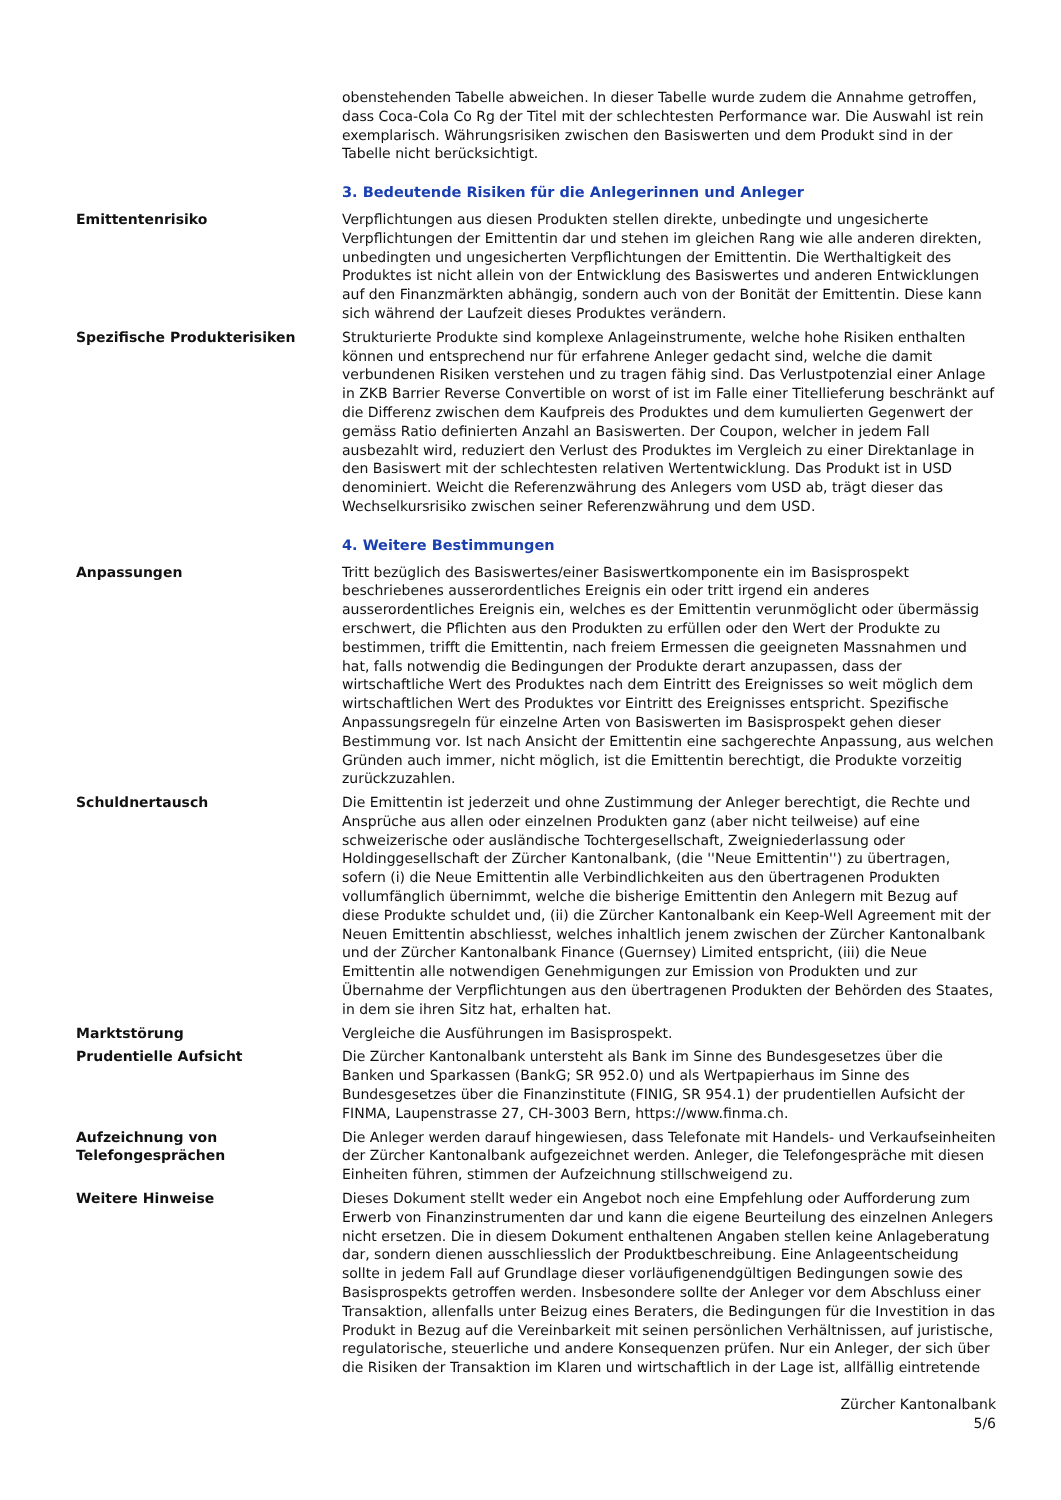obenstehenden Tabelle abweichen. In dieser Tabelle wurde zudem die Annahme getroffen, dass Coca-Cola Co Rg der Titel mit der schlechtesten Performance war. Die Auswahl ist rein exemplarisch. Währungsrisiken zwischen den Basiswerten und dem Produkt sind in der Tabelle nicht berücksichtigt.
3. Bedeutende Risiken für die Anlegerinnen und Anleger
Emittentenrisiko Verpflichtungen aus diesen Produkten stellen direkte, unbedingte und ungesicherte Verpflichtungen der Emittentin dar und stehen im gleichen Rang wie alle anderen direkten, unbedingten und ungesicherten Verpflichtungen der Emittentin. Die Werthaltigkeit des Produktes ist nicht allein von der Entwicklung des Basiswertes und anderen Entwicklungen auf den Finanzmärkten abhängig, sondern auch von der Bonität der Emittentin. Diese kann sich während der Laufzeit dieses Produktes verändern.
Spezifische Produkterisiken Strukturierte Produkte sind komplexe Anlageinstrumente, welche hohe Risiken enthalten können und entsprechend nur für erfahrene Anleger gedacht sind, welche die damit verbundenen Risiken verstehen und zu tragen fähig sind. Das Verlustpotenzial einer Anlage in ZKB Barrier Reverse Convertible on worst of ist im Falle einer Titellieferung beschränkt auf die Differenz zwischen dem Kaufpreis des Produktes und dem kumulierten Gegenwert der gemäss Ratio definierten Anzahl an Basiswerten. Der Coupon, welcher in jedem Fall ausbezahlt wird, reduziert den Verlust des Produktes im Vergleich zu einer Direktanlage in den Basiswert mit der schlechtesten relativen Wertentwicklung. Das Produkt ist in USD denominiert. Weicht die Referenzwährung des Anlegers vom USD ab, trägt dieser das Wechselkursrisiko zwischen seiner Referenzwährung und dem USD.
4. Weitere Bestimmungen
Anpassungen Tritt bezüglich des Basiswertes/einer Basiswertkomponente ein im Basisprospekt beschriebenes ausserordentliches Ereignis ein oder tritt irgend ein anderes ausserordentliches Ereignis ein, welches es der Emittentin verunmöglicht oder übermässig erschwert, die Pflichten aus den Produkten zu erfüllen oder den Wert der Produkte zu bestimmen, trifft die Emittentin, nach freiem Ermessen die geeigneten Massnahmen und hat, falls notwendig die Bedingungen der Produkte derart anzupassen, dass der wirtschaftliche Wert des Produktes nach dem Eintritt des Ereignisses so weit möglich dem wirtschaftlichen Wert des Produktes vor Eintritt des Ereignisses entspricht. Spezifische Anpassungsregeln für einzelne Arten von Basiswerten im Basisprospekt gehen dieser Bestimmung vor. Ist nach Ansicht der Emittentin eine sachgerechte Anpassung, aus welchen Gründen auch immer, nicht möglich, ist die Emittentin berechtigt, die Produkte vorzeitig zurückzuzahlen.
Schuldnertausch Die Emittentin ist jederzeit und ohne Zustimmung der Anleger berechtigt, die Rechte und Ansprüche aus allen oder einzelnen Produkten ganz (aber nicht teilweise) auf eine schweizerische oder ausländische Tochtergesellschaft, Zweigniederlassung oder Holdinggesellschaft der Zürcher Kantonalbank, (die ''Neue Emittentin'') zu übertragen, sofern (i) die Neue Emittentin alle Verbindlichkeiten aus den übertragenen Produkten vollumfänglich übernimmt, welche die bisherige Emittentin den Anlegern mit Bezug auf diese Produkte schuldet und, (ii) die Zürcher Kantonalbank ein Keep-Well Agreement mit der Neuen Emittentin abschliesst, welches inhaltlich jenem zwischen der Zürcher Kantonalbank und der Zürcher Kantonalbank Finance (Guernsey) Limited entspricht, (iii) die Neue Emittentin alle notwendigen Genehmigungen zur Emission von Produkten und zur Übernahme der Verpflichtungen aus den übertragenen Produkten der Behörden des Staates, in dem sie ihren Sitz hat, erhalten hat.
Marktstörung Vergleiche die Ausführungen im Basisprospekt.
Prudentielle Aufsicht Die Zürcher Kantonalbank untersteht als Bank im Sinne des Bundesgesetzes über die Banken und Sparkassen (BankG; SR 952.0) und als Wertpapierhaus im Sinne des Bundesgesetzes über die Finanzinstitute (FINIG, SR 954.1) der prudentiellen Aufsicht der FINMA, Laupenstrasse 27, CH-3003 Bern, https://www.finma.ch.
Aufzeichnung von
Telefongesprächen
Die Anleger werden darauf hingewiesen, dass Telefonate mit Handels- und Verkaufseinheiten der Zürcher Kantonalbank aufgezeichnet werden. Anleger, die Telefongespräche mit diesen Einheiten führen, stimmen der Aufzeichnung stillschweigend zu.
Weitere Hinweise Dieses Dokument stellt weder ein Angebot noch eine Empfehlung oder Aufforderung zum Erwerb von Finanzinstrumenten dar und kann die eigene Beurteilung des einzelnen Anlegers nicht ersetzen. Die in diesem Dokument enthaltenen Angaben stellen keine Anlageberatung dar, sondern dienen ausschliesslich der Produktbeschreibung. Eine Anlageentscheidung sollte in jedem Fall auf Grundlage dieser vorläufigenendgültigen Bedingungen sowie des Basisprospekts getroffen werden. Insbesondere sollte der Anleger vor dem Abschluss einer Transaktion, allenfalls unter Beizug eines Beraters, die Bedingungen für die Investition in das Produkt in Bezug auf die Vereinbarkeit mit seinen persönlichen Verhältnissen, auf juristische, regulatorische, steuerliche und andere Konsequenzen prüfen. Nur ein Anleger, der sich über die Risiken der Transaktion im Klaren und wirtschaftlich in der Lage ist, allfällig eintretende
Zürcher Kantonalbank
5/6